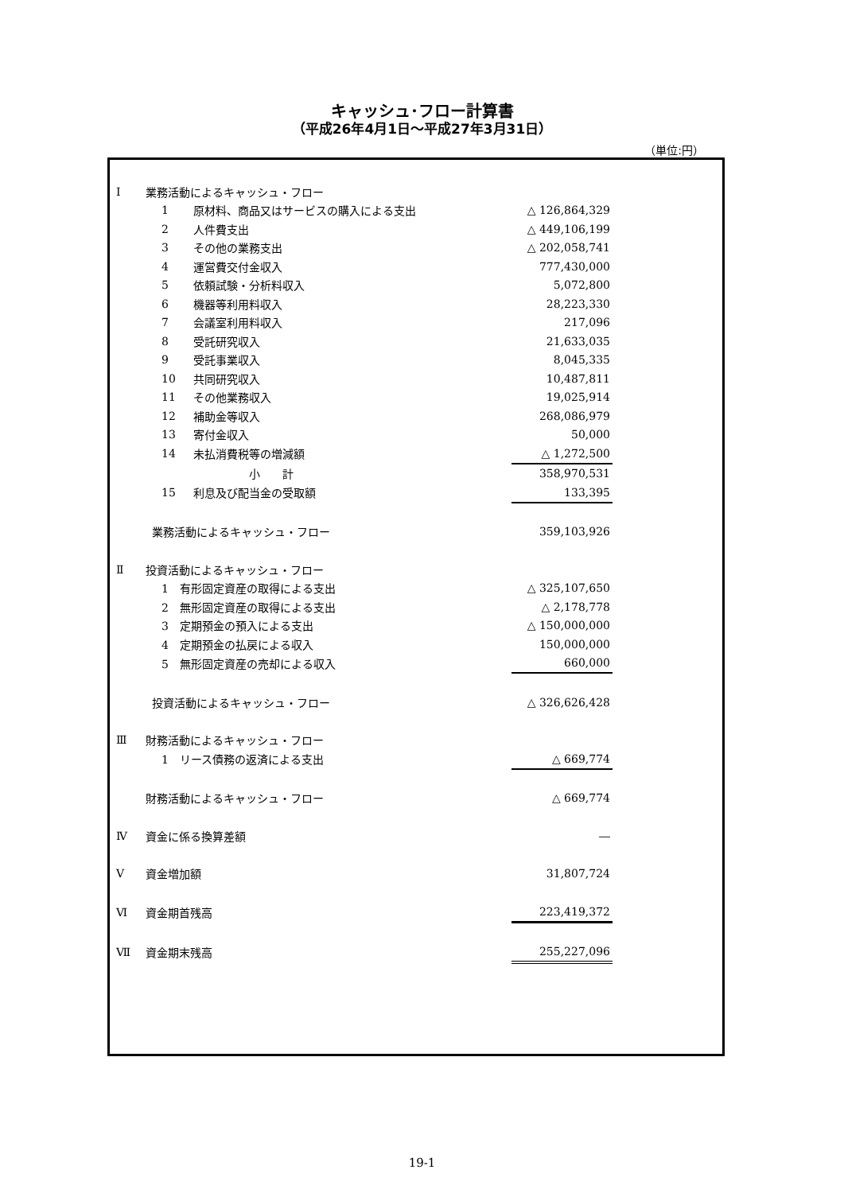キャッシュ･フロー計算書
（平成26年4月1日～平成27年3月31日）
（単位:円）
| Ⅰ | 業務活動によるキャッシュ・フロー | | |
| | 1 | 原材料、商品又はサービスの購入による支出 | △ 126,864,329 |
| | 2 | 人件費支出 | △ 449,106,199 |
| | 3 | その他の業務支出 | △ 202,058,741 |
| | 4 | 運営費交付金収入 | 777,430,000 |
| | 5 | 依頼試験・分析料収入 | 5,072,800 |
| | 6 | 機器等利用料収入 | 28,223,330 |
| | 7 | 会議室利用料収入 | 217,096 |
| | 8 | 受託研究収入 | 21,633,035 |
| | 9 | 受託事業収入 | 8,045,335 |
| | 10 | 共同研究収入 | 10,487,811 |
| | 11 | その他業務収入 | 19,025,914 |
| | 12 | 補助金等収入 | 268,086,979 |
| | 13 | 寄付金収入 | 50,000 |
| | 14 | 未払消費税等の増減額 | △ 1,272,500 |
| | | 小 計 | 358,970,531 |
| | 15 | 利息及び配当金の受取額 | 133,395 |
| | 業務活動によるキャッシュ・フロー | | 359,103,926 |
| Ⅱ | 投資活動によるキャッシュ・フロー | | |
| | 1 有形固定資産の取得による支出 | | △ 325,107,650 |
| | 2 無形固定資産の取得による支出 | | △ 2,178,778 |
| | 3 定期預金の預入による支出 | | △ 150,000,000 |
| | 4 定期預金の払戻による収入 | | 150,000,000 |
| | 5 無形固定資産の売却による収入 | | 660,000 |
| | 投資活動によるキャッシュ・フロー | | △ 326,626,428 |
| Ⅲ | 財務活動によるキャッシュ・フロー | | |
| | 1 リース債務の返済による支出 | | △ 669,774 |
| | 財務活動によるキャッシュ・フロー | | △ 669,774 |
| Ⅳ | 資金に係る換算差額 | | ― |
| Ⅴ | 資金増加額 | | 31,807,724 |
| Ⅵ | 資金期首残高 | | 223,419,372 |
| Ⅶ | 資金期末残高 | | 255,227,096 |
19-1